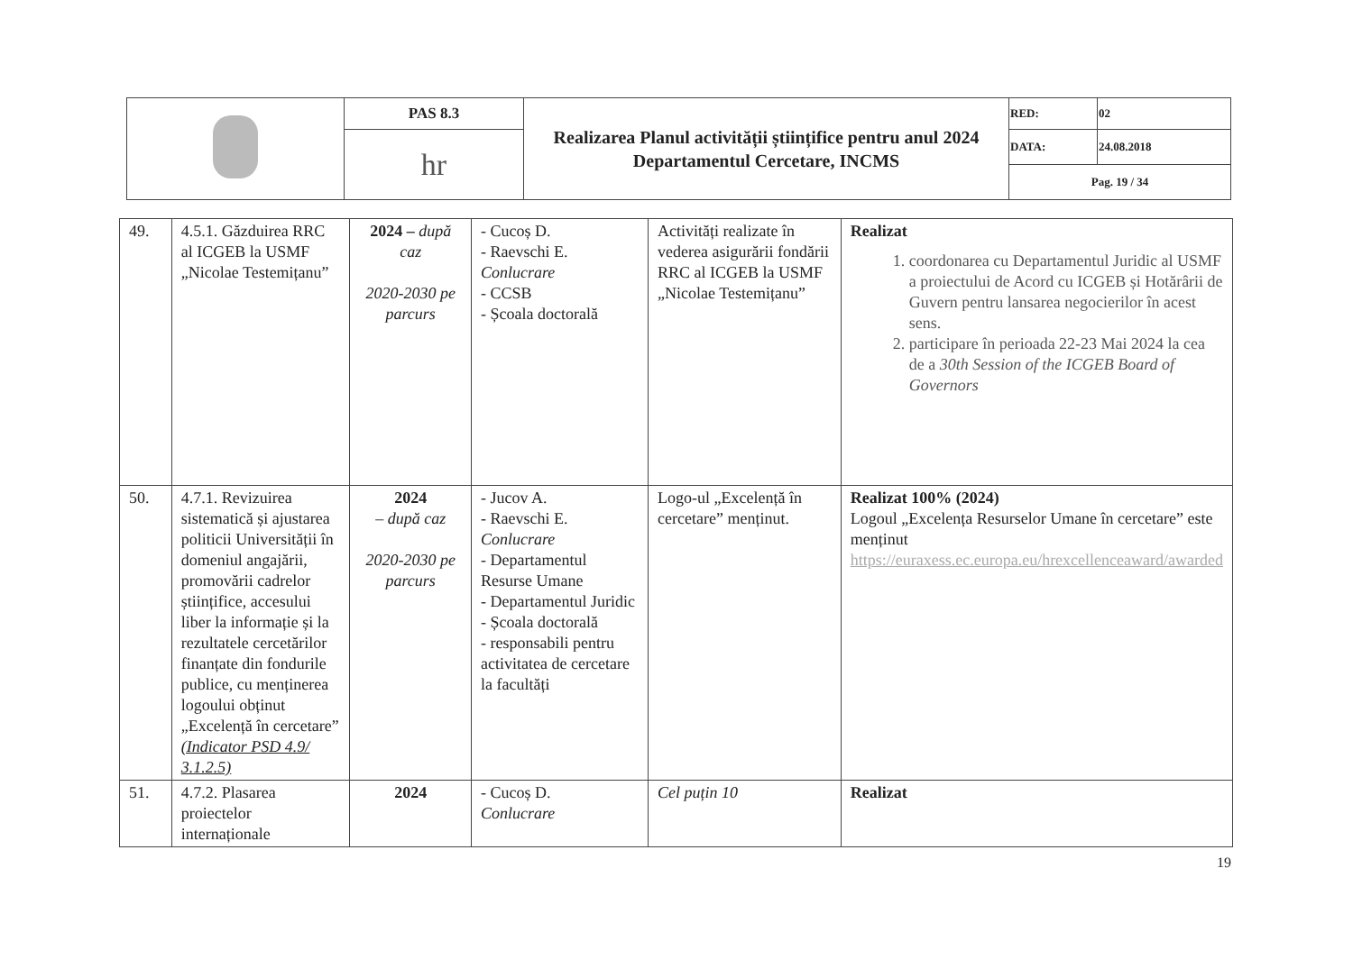| | PAS 8.3 | Realizarea Planul activității științifice pentru anul 2024 Departamentul Cercetare, INCMS | RED: | 02 |
| | hr | | DATA: | 24.08.2018 |
| | | | Pag. 19 / 34 | |
| 49. | 4.5.1. Găzduirea RRC al ICGEB la USMF „Nicolae Testemițanu” | 2024 – după caz 2020-2030 pe parcurs | - Cucoș D. - Raevschi E. Conlucrare - CCSB - Școala doctorală | Activități realizate în vederea asigurării fondării RRC al ICGEB la USMF „Nicolae Testemițanu” | Realizat 1. coordonarea cu Departamentul Juridic al USMF a proiectului de Acord cu ICGEB și Hotărârii de Guvern pentru lansarea negocierilor în acest sens. 2. participare în perioada 22-23 Mai 2024 la cea de a 30th Session of the ICGEB Board of Governors |
| 50. | 4.7.1. Revizuirea sistematică și ajustarea politicii Universității în domeniul angajării, promovării cadrelor științifice, accesului liber la informație și la rezultatele cercetărilor finanțate din fondurile publice, cu menținerea logoului obținut „Excelență în cercetare” (Indicator PSD 4.9/ 3.1.2.5) | 2024 – după caz 2020-2030 pe parcurs | - Jucov A. - Raevschi E. Conlucrare - Departamentul Resurse Umane - Departamentul Juridic - Școala doctorală - responsabili pentru activitatea de cercetare la facultăți | Logo-ul „Excelență în cercetare” menținut. | Realizat 100% (2024) Logoul „Excelența Resurselor Umane în cercetare” este menținut https://euraxess.ec.europa.eu/hrexcellenceaward/awarded |
| 51. | 4.7.2. Plasarea proiectelor internaționale | 2024 | - Cucoș D. Conlucrare | Cel puțin 10 | Realizat |
19